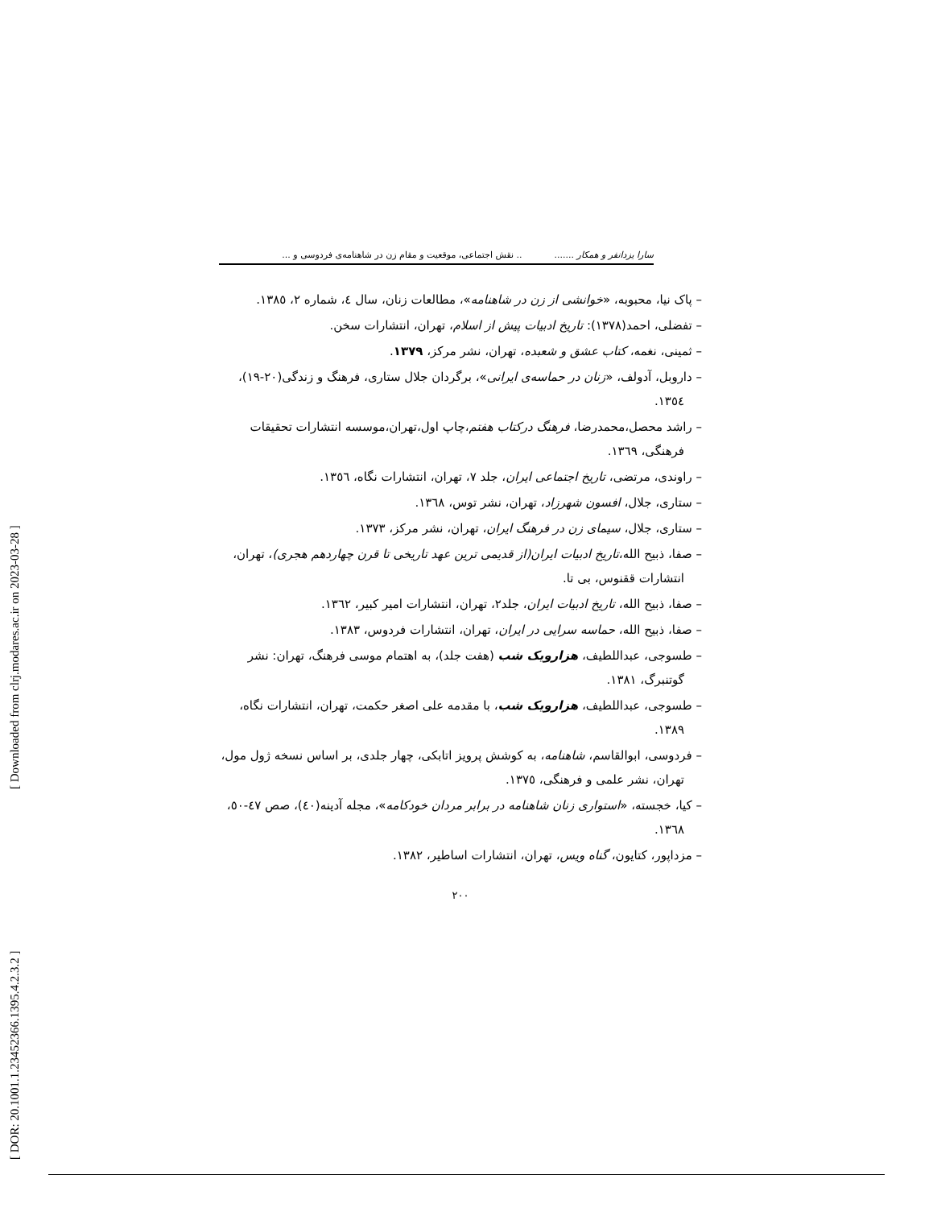[ Downloaded from clrj.modares.ac.ir on 2023-03-28 ]
[ DOR: 20.1001.1.23452366.1395.4.2.3.2 ]
سارا یزدانفر و همکار ......... نقش اجتماعی، موقعیت و مقام زن در شاهنامه‌ی فردوسی و ...
– پاک نیا، محبوبه، «خوانشی از زن در شاهنامه»، مطالعات زنان، سال ٤، شماره ٢، ١٣٨٥.
– تفضلی، احمد(١٣٧٨): تاریخ ادبیات پیش از اسلام، تهران، انتشارات سخن.
– ثمینی، نغمه، کتاب عشق و شعبده، تهران، نشر مرکز، ١٣٧٩.
– داروبل، آدولف، «زنان در حماسه‌ی ایرانی»، برگردان جلال ستاری، فرهنگ و زندگی(٢٠-١٩)، ١٣٥٤.
– راشد محصل،محمدرضا، فرهنگ درکتاب هفتم،چاپ اول،تهران،موسسه انتشارات تحقیقات فرهنگی، ١٣٦٩.
– راوندی، مرتضی، تاریخ اجتماعی ایران، جلد ٧، تهران، انتشارات نگاه، ١٣٥٦.
– ستاری، جلال، افسون شهرزاد، تهران، نشر توس، ١٣٦٨.
– ستاری، جلال، سیمای زن در فرهنگ ایران، تهران، نشر مرکز، ١٣٧٣.
– صفا، ذبیح الله،تاریخ ادبیات ایران(از قدیمی ترین عهد تاریخی تا قرن چهاردهم هجری)، تهران، انتشارات ققنوس، بی تا.
– صفا، ذبیح الله، تاریخ ادبیات ایران، جلد٢، تهران، انتشارات امیر کبیر، ١٣٦٢.
– صفا، ذبیح الله، حماسه سرایی در ایران، تهران، انتشارات فردوس، ١٣٨٣.
– طسوجی، عبداللطیف، هزارویک شب (هفت جلد)، به اهتمام موسی فرهنگ، تهران: نشر گوتنبرگ، ١٣٨١.
– طسوجی، عبداللطیف، هزارویک شب، با مقدمه علی اصغر حکمت، تهران، انتشارات نگاه، ١٣٨٩.
– فردوسی، ابوالقاسم، شاهنامه، به کوشش پرویز اتابکی، چهار جلدی، بر اساس نسخه ژول مول، تهران، نشر علمی و فرهنگی، ١٣٧٥.
– کیا، خجسته، «استواری زنان شاهنامه در برابر مردان خودکامه»، مجله آدینه(٤٠)، صص ٤٧-٥٠، ١٣٦٨.
– مزداپور، کتایون، گناه ویس، تهران، انتشارات اساطیر، ١٣٨٢.
٢٠٠